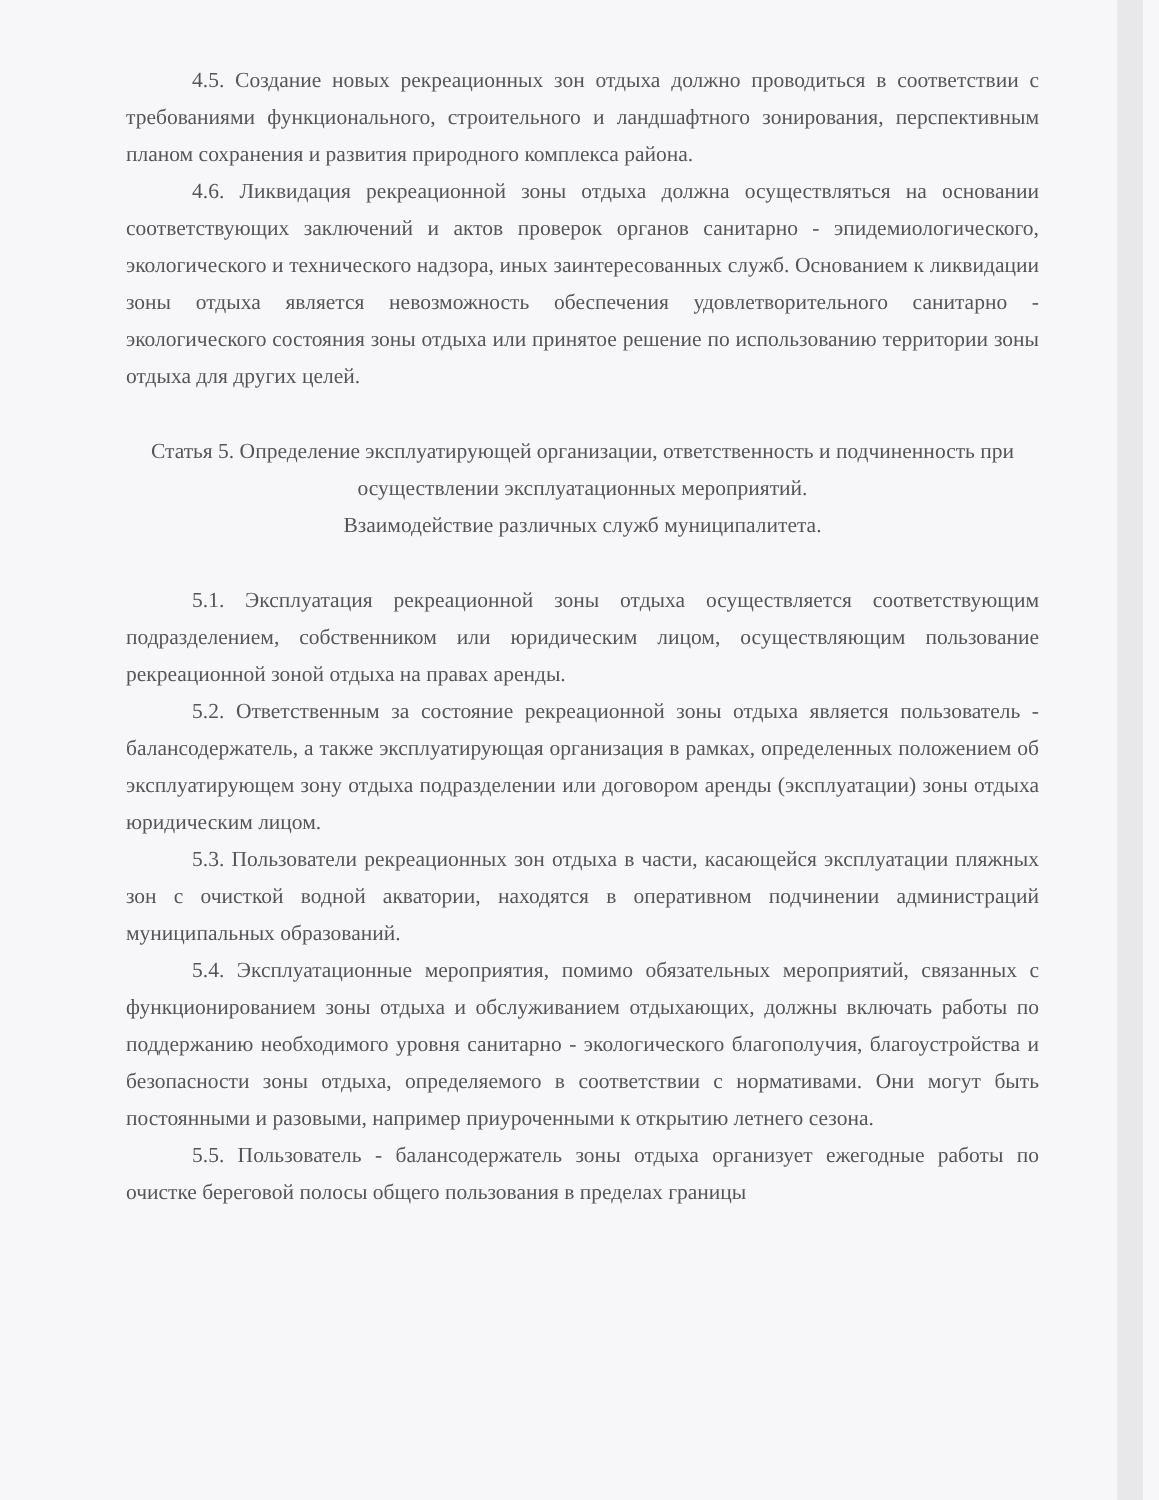4.5. Создание новых рекреационных зон отдыха должно проводиться в соответствии с требованиями функционального, строительного и ландшафтного зонирования, перспективным планом сохранения и развития природного комплекса района.
4.6. Ликвидация рекреационной зоны отдыха должна осуществляться на основании соответствующих заключений и актов проверок органов санитарно - эпидемиологического, экологического и технического надзора, иных заинтересованных служб. Основанием к ликвидации зоны отдыха является невозможность обеспечения удовлетворительного санитарно - экологического состояния зоны отдыха или принятое решение по использованию территории зоны отдыха для других целей.
Статья 5. Определение эксплуатирующей организации, ответственность и подчиненность при осуществлении эксплуатационных мероприятий.
Взаимодействие различных служб муниципалитета.
5.1. Эксплуатация рекреационной зоны отдыха осуществляется соответствующим подразделением, собственником или юридическим лицом, осуществляющим пользование рекреационной зоной отдыха на правах аренды.
5.2. Ответственным за состояние рекреационной зоны отдыха является пользователь - балансодержатель, а также эксплуатирующая организация в рамках, определенных положением об эксплуатирующем зону отдыха подразделении или договором аренды (эксплуатации) зоны отдыха юридическим лицом.
5.3. Пользователи рекреационных зон отдыха в части, касающейся эксплуатации пляжных зон с очисткой водной акватории, находятся в оперативном подчинении администраций муниципальных образований.
5.4. Эксплуатационные мероприятия, помимо обязательных мероприятий, связанных с функционированием зоны отдыха и обслуживанием отдыхающих, должны включать работы по поддержанию необходимого уровня санитарно - экологического благополучия, благоустройства и безопасности зоны отдыха, определяемого в соответствии с нормативами. Они могут быть постоянными и разовыми, например приуроченными к открытию летнего сезона.
5.5. Пользователь - балансодержатель зоны отдыха организует ежегодные работы по очистке береговой полосы общего пользования в пределах границы